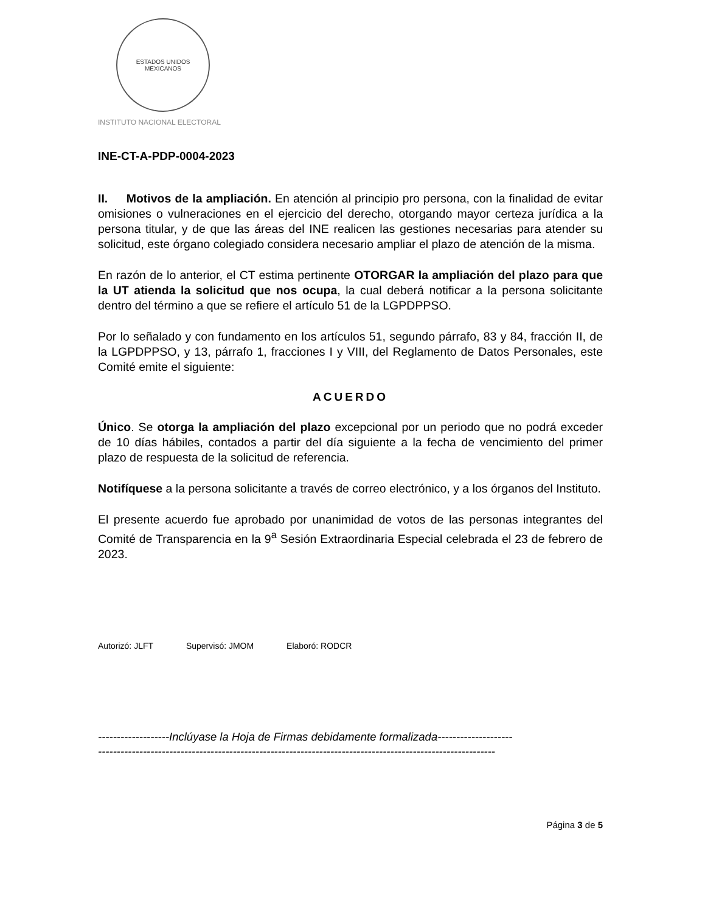ESTADOS UNIDOS MEXICANOS
INSTITUTO NACIONAL ELECTORAL
INE-CT-A-PDP-0004-2023
II. Motivos de la ampliación. En atención al principio pro persona, con la finalidad de evitar omisiones o vulneraciones en el ejercicio del derecho, otorgando mayor certeza jurídica a la persona titular, y de que las áreas del INE realicen las gestiones necesarias para atender su solicitud, este órgano colegiado considera necesario ampliar el plazo de atención de la misma.
En razón de lo anterior, el CT estima pertinente OTORGAR la ampliación del plazo para que la UT atienda la solicitud que nos ocupa, la cual deberá notificar a la persona solicitante dentro del término a que se refiere el artículo 51 de la LGPDPPSO.
Por lo señalado y con fundamento en los artículos 51, segundo párrafo, 83 y 84, fracción II, de la LGPDPPSO, y 13, párrafo 1, fracciones I y VIII, del Reglamento de Datos Personales, este Comité emite el siguiente:
ACUERDO
Único. Se otorga la ampliación del plazo excepcional por un periodo que no podrá exceder de 10 días hábiles, contados a partir del día siguiente a la fecha de vencimiento del primer plazo de respuesta de la solicitud de referencia.
Notifíquese a la persona solicitante a través de correo electrónico, y a los órganos del Instituto.
El presente acuerdo fue aprobado por unanimidad de votos de las personas integrantes del Comité de Transparencia en la 9<sup>a</sup> Sesión Extraordinaria Especial celebrada el 23 de febrero de 2023.
Autorizó: JLFT Supervisó: JMOM Elaboró: RODCR
-------------------Inclúyase la Hoja de Firmas debidamente formalizada--------------------
----------------------------------------------------------------------------------------------------------
Página 3 de 5